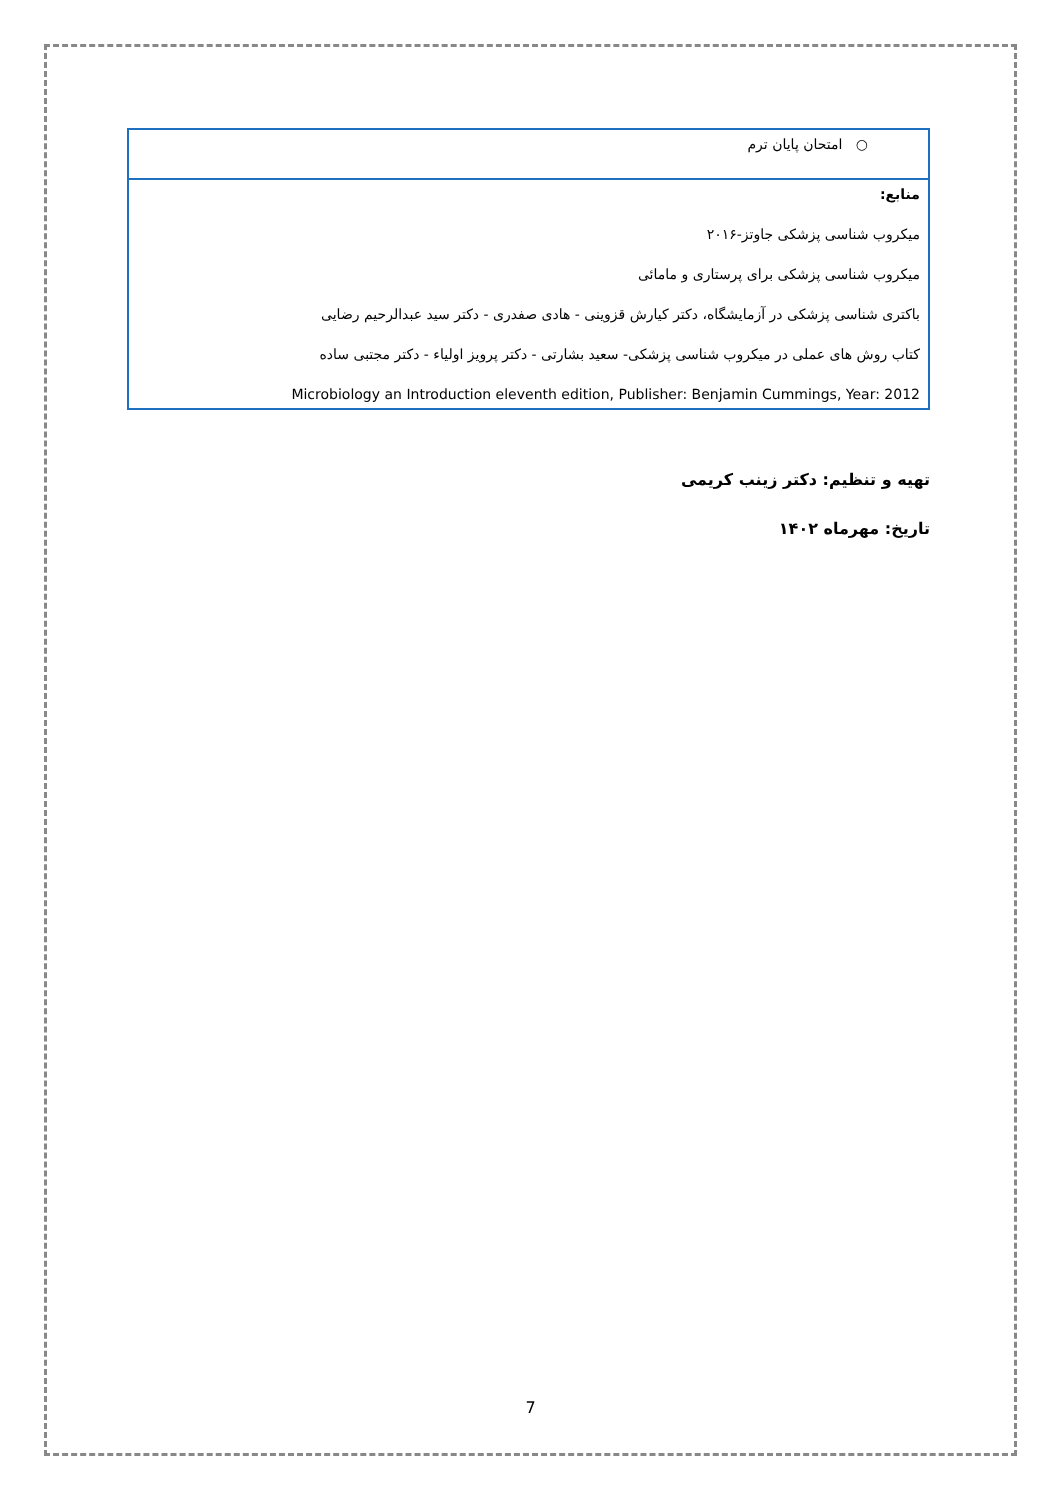| ○ امتحان پایان ترم |
| منابع: میکروب شناسی پزشکی جاوتز-۲۰۱۶ میکروب شناسی پزشکی برای پرستاری و مامائی باکتری شناسی پزشکی در آزمایشگاه، دکتر کیارش قزوینی - هادی صفدری - دکتر سید عبدالرحیم رضایی کتاب روش های عملی در میکروب شناسی پزشکی- سعید بشارتی - دکتر پرویز اولیاء - دکتر مجتبی ساده Microbiology an Introduction eleventh edition, Publisher: Benjamin Cummings, Year: 2012 |
تهیه و تنظیم: دکتر زینب کریمی
تاریخ: مهرماه ۱۴۰۲
7